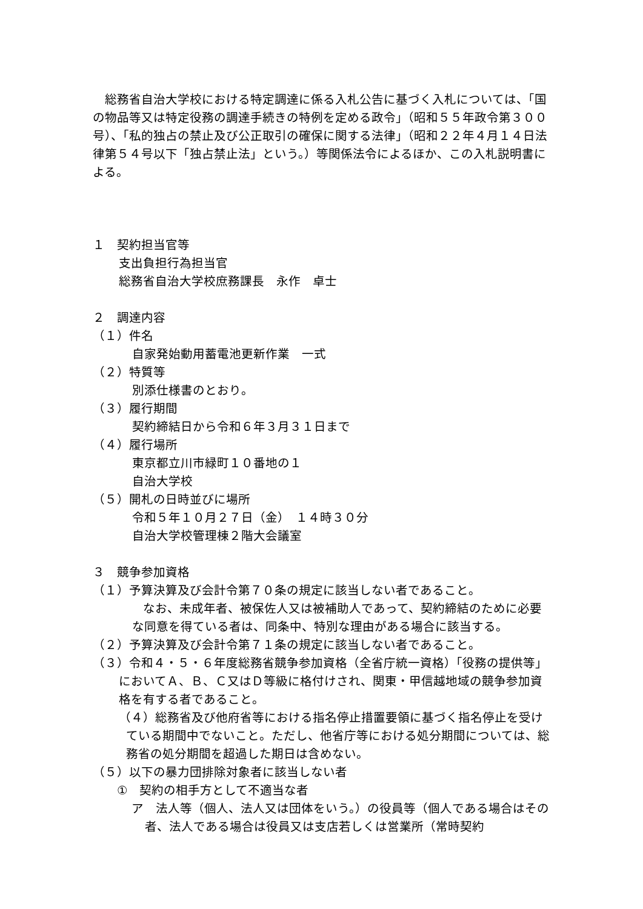総務省自治大学校における特定調達に係る入札公告に基づく入札については、「国の物品等又は特定役務の調達手続きの特例を定める政令」（昭和５５年政令第３００号）、「私的独占の禁止及び公正取引の確保に関する法律」（昭和２２年４月１４日法律第５４号以下「独占禁止法」という。）等関係法令によるほか、この入札説明書による。
１　契約担当官等
支出負担行為担当官
総務省自治大学校庶務課長　永作　卓士
２　調達内容
（１）件名
自家発始動用蓄電池更新作業　一式
（２）特質等
別添仕様書のとおり。
（３）履行期間
契約締結日から令和６年３月３１日まで
（４）履行場所
東京都立川市緑町１０番地の１
自治大学校
（５）開札の日時並びに場所
令和５年１０月２７日（金）　１４時３０分
自治大学校管理棟２階大会議室
３　競争参加資格
（１）予算決算及び会計令第７０条の規定に該当しない者であること。
　　なお、未成年者、被保佐人又は被補助人であって、契約締結のために必要な同意を得ている者は、同条中、特別な理由がある場合に該当する。
（２）予算決算及び会計令第７１条の規定に該当しない者であること。
（３）令和４・５・６年度総務省競争参加資格（全省庁統一資格）「役務の提供等」においてＡ、Ｂ、Ｃ又はＤ等級に格付けされ、関東・甲信越地域の競争参加資格を有する者であること。
（４）総務省及び他府省等における指名停止措置要領に基づく指名停止を受けている期間中でないこと。ただし、他省庁等における処分期間については、総務省の処分期間を超過した期日は含めない。
（５）以下の暴力団排除対象者に該当しない者
　①　契約の相手方として不適当な者
ア　法人等（個人、法人又は団体をいう。）の役員等（個人である場合はその者、法人である場合は役員又は支店若しくは営業所（常時契約